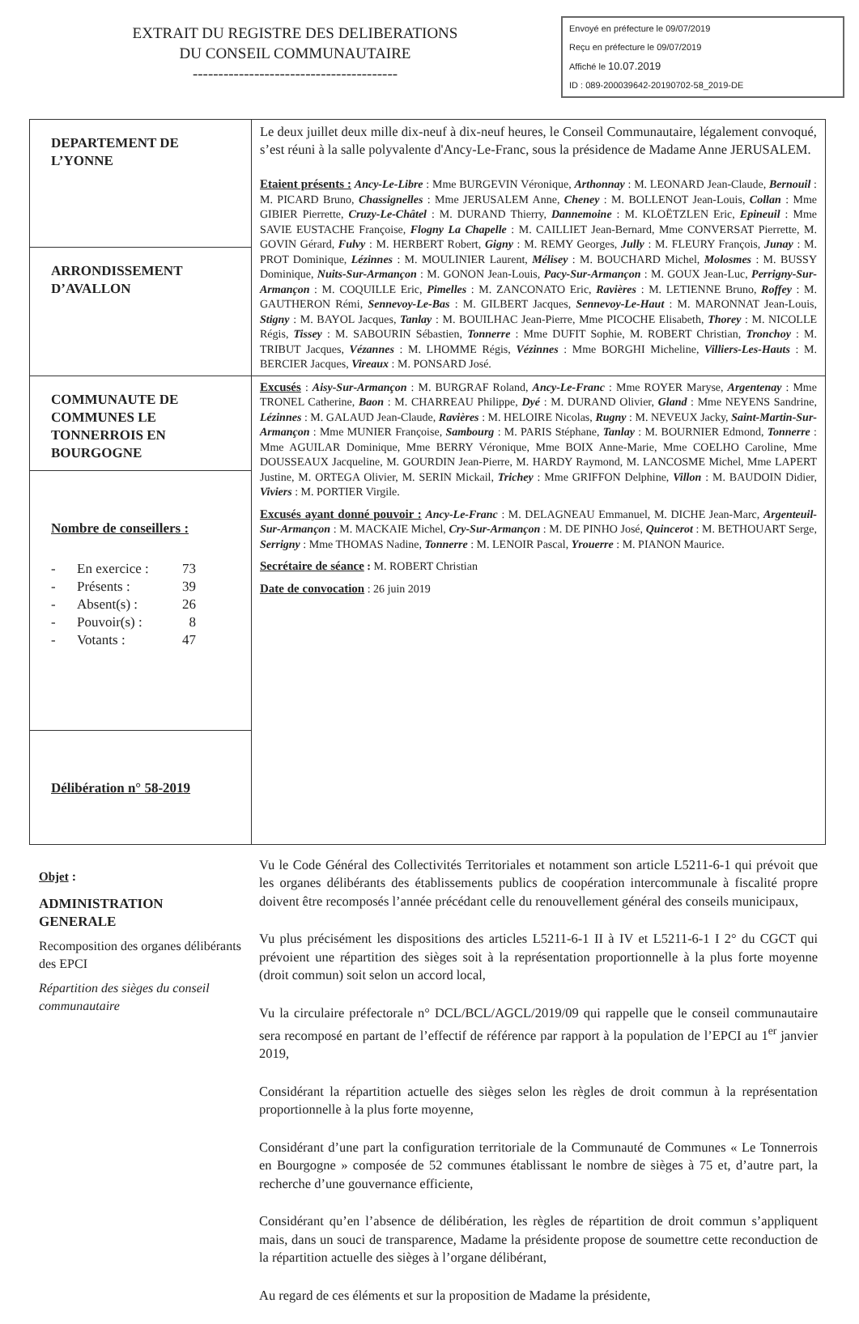EXTRAIT DU REGISTRE DES DELIBERATIONS
DU CONSEIL COMMUNAUTAIRE
----------------------------------------
Envoyé en préfecture le 09/07/2019
Reçu en préfecture le 09/07/2019
Affiché le 10.07.2019
ID : 089-200039642-20190702-58_2019-DE
| DEPARTEMENT DE L’YONNE | Le deux juillet deux mille dix-neuf à dix-neuf heures, le Conseil Communautaire, légalement convoqué, s’est réuni à la salle polyvalente d'Ancy-Le-Franc, sous la présidence de Madame Anne JERUSALEM. Etaient présents : Ancy-Le-Libre : Mme BURGEVIN Véronique, Arthonnay : M. LEONARD Jean-Claude, Bernouil : M. PICARD Bruno, Chassignelles : Mme JERUSALEM Anne, Cheney : M. BOLLENOT Jean-Louis, Collan : Mme GIBIER Pierrette, Cruzy-Le-Châtel : M. DURAND Thierry, Dannemoine : M. KLOËTZLEN Eric, Epineuil : Mme SAVIE EUSTACHE Françoise, Flogny La Chapelle : M. CAILLIET Jean-Bernard, Mme CONVERSAT Pierrette, M. GOVIN Gérard, Fulvy : M. HERBERT Robert, Gigny : M. REMY Georges, Jully : M. FLEURY François, Junay : M. PROT Dominique, Lézinnes : M. MOULINIER Laurent, Mélisey : M. BOUCHARD Michel, Molosmes : M. BUSSY Dominique, Nuits-Sur-Armançon : M. GONON Jean-Louis, Pacy-Sur-Armançon : M. GOUX Jean-Luc, Perrigny-Sur-Armançon : M. COQUILLE Eric, Pimelles : M. ZANCONATO Eric, Ravières : M. LETIENNE Bruno, Roffey : M. GAUTHERON Rémi, Sennevoy-Le-Bas : M. GILBERT Jacques, Sennevoy-Le-Haut : M. MARONNAT Jean-Louis, Stigny : M. BAYOL Jacques, Tanlay : M. BOUILHAC Jean-Pierre, Mme PICOCHE Elisabeth, Thorey : M. NICOLLE Régis, Tissey : M. SABOURIN Sébastien, Tonnerre : Mme DUFIT Sophie, M. ROBERT Christian, Tronchoy : M. TRIBUT Jacques, Vézannes : M. LHOMME Régis, Vézinnes : Mme BORGHI Micheline, Villiers-Les-Hauts : M. BERCIER Jacques, Vireaux : M. PONSARD José. |
| ARRONDISSEMENT D’AVALLON | |
| COMMUNAUTE DE COMMUNES LE TONNERROIS EN BOURGOGNE | Excusés : Aisy-Sur-Armançon : M. BURGRAF Roland, Ancy-Le-Franc : Mme ROYER Maryse, Argentenay : Mme TRONEL Catherine, Baon : M. CHARREAU Philippe, Dyé : M. DURAND Olivier, Gland : Mme NEYENS Sandrine, Lézinnes : M. GALAUD Jean-Claude, Ravières : M. HELOIRE Nicolas, Rugny : M. NEVEUX Jacky, Saint-Martin-Sur-Armançon : Mme MUNIER Françoise, Sambourg : M. PARIS Stéphane, Tanlay : M. BOURNIER Edmond, Tonnerre : Mme AGUILAR Dominique, Mme BERRY Véronique, Mme BOIX Anne-Marie, Mme COELHO Caroline, Mme DOUSSEAUX Jacqueline, M. GOURDIN Jean-Pierre, M. HARDY Raymond, M. LANCOSME Michel, Mme LAPERT Justine, M. ORTEGA Olivier, M. SERIN Mickail, Trichey : Mme GRIFFON Delphine, Villon : M. BAUDOIN Didier, Viviers : M. PORTIER Virgile. Excusés ayant donné pouvoir : Ancy-Le-Franc : M. DELAGNEAU Emmanuel, M. DICHE Jean-Marc, Argenteuil-Sur-Armançon : M. MACKAIE Michel, Cry-Sur-Armançon : M. DE PINHO José, Quincerot : M. BETHOUART Serge, Serrigny : Mme THOMAS Nadine, Tonnerre : M. LENOIR Pascal, Yrouerre : M. PIANON Maurice. Secrétaire de séance : M. ROBERT Christian Date de convocation : 26 juin 2019 |
| Nombre de conseillers : - En exercice : 73 - Présents : 39 - Absent(s) : 26 - Pouvoir(s) : 8 - Votants : 47 | |
| Délibération n° 58-2019 | |
Objet :
ADMINISTRATION GENERALE
Recomposition des organes délibérants des EPCI
Répartition des sièges du conseil communautaire
Vu le Code Général des Collectivités Territoriales et notamment son article L5211-6-1 qui prévoit que les organes délibérants des établissements publics de coopération intercommunale à fiscalité propre doivent être recomposés l’année précédant celle du renouvellement général des conseils municipaux,
Vu plus précisément les dispositions des articles L5211-6-1 II à IV et L5211-6-1 I 2° du CGCT qui prévoient une répartition des sièges soit à la représentation proportionnelle à la plus forte moyenne (droit commun) soit selon un accord local,
Vu la circulaire préfectorale n° DCL/BCL/AGCL/2019/09 qui rappelle que le conseil communautaire sera recomposé en partant de l’effectif de référence par rapport à la population de l’EPCI au 1<sup>er</sup> janvier 2019,
Considérant la répartition actuelle des sièges selon les règles de droit commun à la représentation proportionnelle à la plus forte moyenne,
Considérant d’une part la configuration territoriale de la Communauté de Communes « Le Tonnerrois en Bourgogne » composée de 52 communes établissant le nombre de sièges à 75 et, d’autre part, la recherche d’une gouvernance efficiente,
Considérant qu’en l’absence de délibération, les règles de répartition de droit commun s’appliquent mais, dans un souci de transparence, Madame la présidente propose de soumettre cette reconduction de la répartition actuelle des sièges à l’organe délibérant,
Au regard de ces éléments et sur la proposition de Madame la présidente,